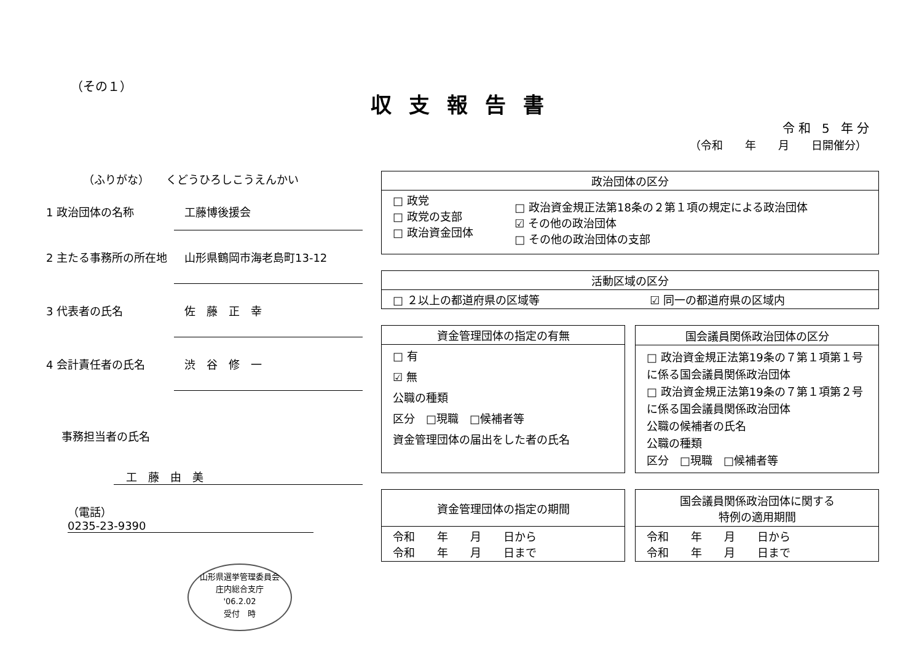（その１）
収支報告書
令和 5 年分
（令和　　年　　月　　日開催分）
（ふりがな）　　くどうひろしこうえんかい
1 政治団体の名称 工藤博後援会
2 主たる事務所の所在地 山形県鶴岡市海老島町13-12
3 代表者の氏名 佐　藤　正　幸
4 会計責任者の氏名 渋　谷　修　一
事務担当者の氏名
工　藤　由　美
（電話）　0235-23-9390
山形県選挙管理委員会
庄内総合支庁
'06.2.02
受付　時
| 政治団体の区分 | |
| --- | --- |
| □ 政党 □ 政党の支部 □ 政治資金団体 | □ 政治資金規正法第18条の２第１項の規定による政治団体 ☑ その他の政治団体 □ その他の政治団体の支部 |
| 活動区域の区分 | |
| --- | --- |
| □ ２以上の都道府県の区域等 | ☑ 同一の都道府県の区域内 |
| 資金管理団体の指定の有無 |
| --- |
| □ 有 ☑ 無 公職の種類 区分 □現職 □候補者等 資金管理団体の届出をした者の氏名 |
| 国会議員関係政治団体の区分 |
| --- |
| □ 政治資金規正法第19条の７第１項第１号に係る国会議員関係政治団体 □ 政治資金規正法第19条の７第１項第２号に係る国会議員関係政治団体 公職の候補者の氏名 公職の種類 区分 □現職 □候補者等 |
| 資金管理団体の指定の期間 |
| --- |
| 令和 年 月 日から 令和 年 月 日まで |
| 国会議員関係政治団体に関する 特例の適用期間 |
| --- |
| 令和 年 月 日から 令和 年 月 日まで |